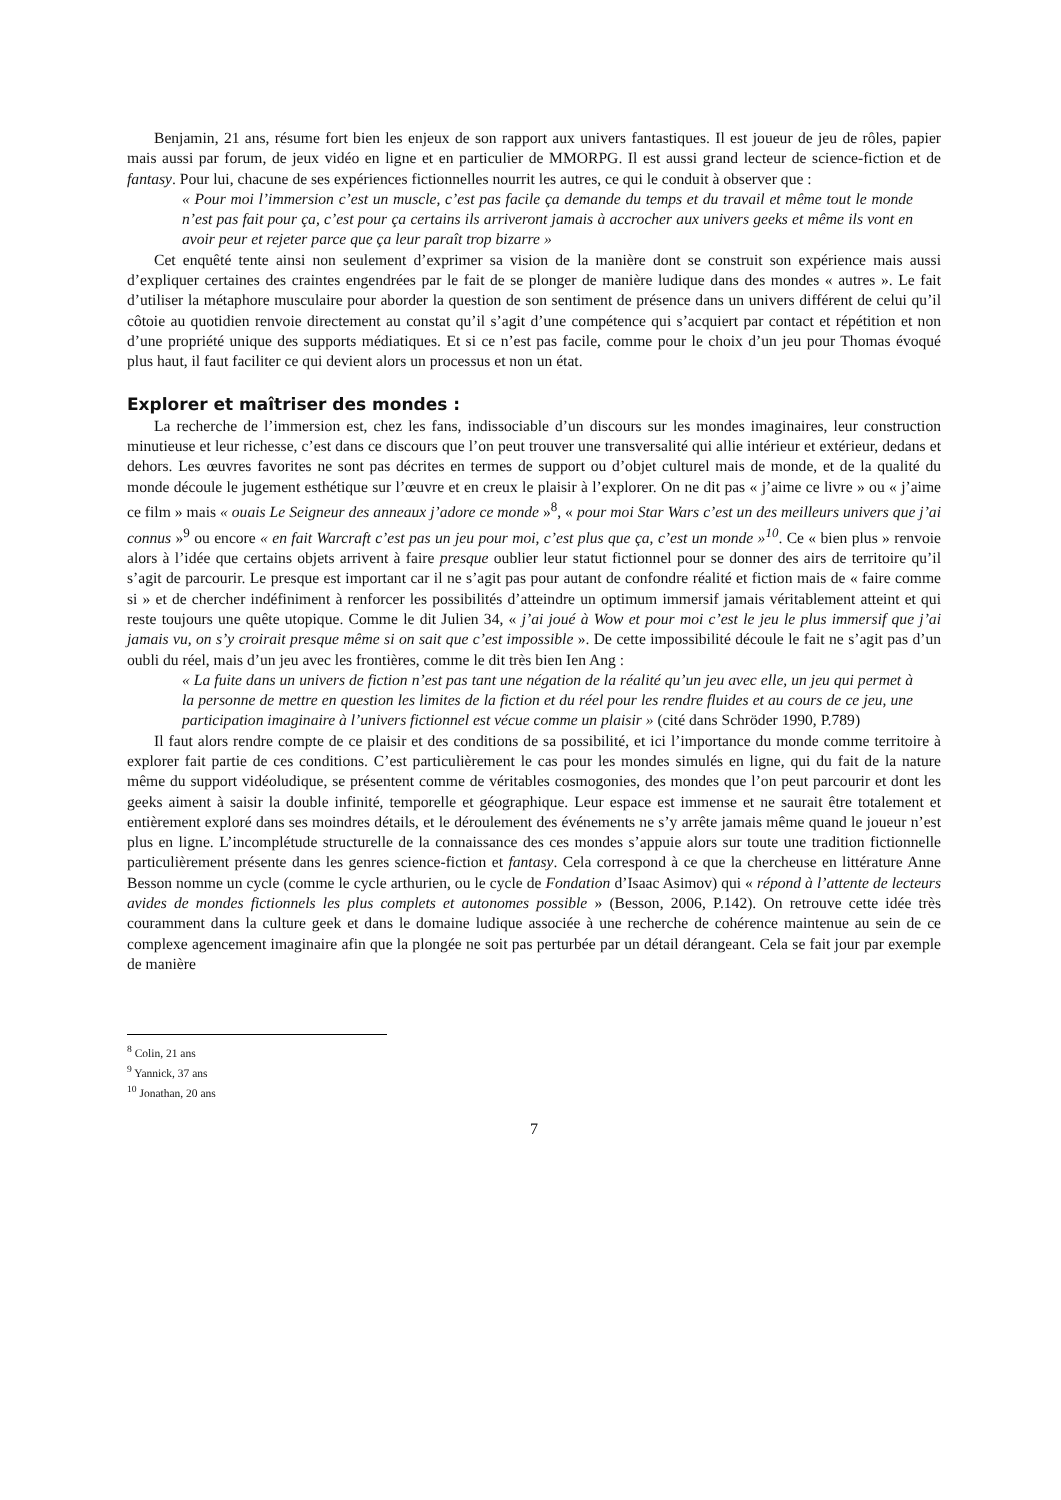Benjamin, 21 ans, résume fort bien les enjeux de son rapport aux univers fantastiques. Il est joueur de jeu de rôles, papier mais aussi par forum, de jeux vidéo en ligne et en particulier de MMORPG. Il est aussi grand lecteur de science-fiction et de fantasy. Pour lui, chacune de ses expériences fictionnelles nourrit les autres, ce qui le conduit à observer que :
« Pour moi l’immersion c’est un muscle, c’est pas facile ça demande du temps et du travail et même tout le monde n’est pas fait pour ça, c’est pour ça certains ils arriveront jamais à accrocher aux univers geeks et même ils vont en avoir peur et rejeter parce que ça leur paraît trop bizarre »
Cet enquêté tente ainsi non seulement d’exprimer sa vision de la manière dont se construit son expérience mais aussi d’expliquer certaines des craintes engendrées par le fait de se plonger de manière ludique dans des mondes « autres ». Le fait d’utiliser la métaphore musculaire pour aborder la question de son sentiment de présence dans un univers différent de celui qu’il côtoie au quotidien renvoie directement au constat qu’il s’agit d’une compétence qui s’acquiert par contact et répétition et non d’une propriété unique des supports médiatiques. Et si ce n’est pas facile, comme pour le choix d’un jeu pour Thomas évoqué plus haut, il faut faciliter ce qui devient alors un processus et non un état.
Explorer et maîtriser des mondes :
La recherche de l’immersion est, chez les fans, indissociable d’un discours sur les mondes imaginaires, leur construction minutieuse et leur richesse, c’est dans ce discours que l’on peut trouver une transversalité qui allie intérieur et extérieur, dedans et dehors. Les œuvres favorites ne sont pas décrites en termes de support ou d’objet culturel mais de monde, et de la qualité du monde découle le jugement esthétique sur l’œuvre et en creux le plaisir à l’explorer. On ne dit pas « j’aime ce livre » ou « j’aime ce film » mais « ouais Le Seigneur des anneaux j’adore ce monde »<sup>8</sup>, « pour moi Star Wars c’est un des meilleurs univers que j’ai connus »<sup>9</sup> ou encore « en fait Warcraft c’est pas un jeu pour moi, c’est plus que ça, c’est un monde »<sup>10</sup>. Ce « bien plus » renvoie alors à l’idée que certains objets arrivent à faire presque oublier leur statut fictionnel pour se donner des airs de territoire qu’il s’agit de parcourir. Le presque est important car il ne s’agit pas pour autant de confondre réalité et fiction mais de « faire comme si » et de chercher indéfiniment à renforcer les possibilités d’atteindre un optimum immersif jamais véritablement atteint et qui reste toujours une quête utopique. Comme le dit Julien 34, « j’ai joué à Wow et pour moi c’est le jeu le plus immersif que j’ai jamais vu, on s’y croirait presque même si on sait que c’est impossible ». De cette impossibilité découle le fait ne s’agit pas d’un oubli du réel, mais d’un jeu avec les frontières, comme le dit très bien Ien Ang :
« La fuite dans un univers de fiction n’est pas tant une négation de la réalité qu’un jeu avec elle, un jeu qui permet à la personne de mettre en question les limites de la fiction et du réel pour les rendre fluides et au cours de ce jeu, une participation imaginaire à l’univers fictionnel est vécue comme un plaisir » (cité dans Schröder 1990, P.789)
Il faut alors rendre compte de ce plaisir et des conditions de sa possibilité, et ici l’importance du monde comme territoire à explorer fait partie de ces conditions. C’est particulièrement le cas pour les mondes simulés en ligne, qui du fait de la nature même du support vidéoludique, se présentent comme de véritables cosmogonies, des mondes que l’on peut parcourir et dont les geeks aiment à saisir la double infinité, temporelle et géographique. Leur espace est immense et ne saurait être totalement et entièrement exploré dans ses moindres détails, et le déroulement des événements ne s’y arrête jamais même quand le joueur n’est plus en ligne. L’incomplétude structurelle de la connaissance des ces mondes s’appuie alors sur toute une tradition fictionnelle particulièrement présente dans les genres science-fiction et fantasy. Cela correspond à ce que la chercheuse en littérature Anne Besson nomme un cycle (comme le cycle arthurien, ou le cycle de Fondation d’Isaac Asimov) qui « répond à l’attente de lecteurs avides de mondes fictionnels les plus complets et autonomes possible » (Besson, 2006, P.142). On retrouve cette idée très couramment dans la culture geek et dans le domaine ludique associée à une recherche de cohérence maintenue au sein de ce complexe agencement imaginaire afin que la plongée ne soit pas perturbée par un détail dérangeant. Cela se fait jour par exemple de manière
<sup>8</sup> Colin, 21 ans
<sup>9</sup> Yannick, 37 ans
<sup>10</sup> Jonathan, 20 ans
7